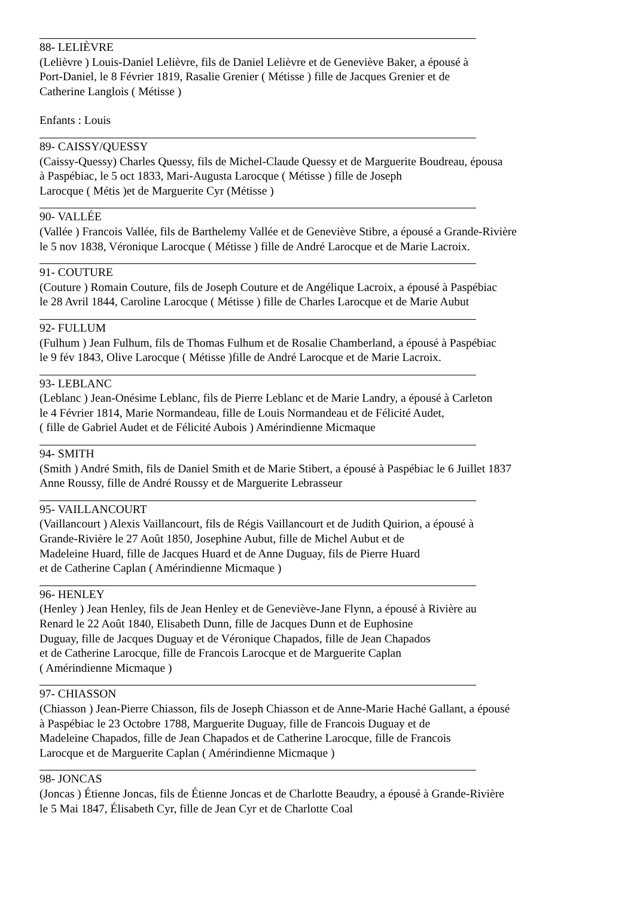88- LELIÈVRE
(Lelièvre ) Louis-Daniel Lelièvre, fils de Daniel Lelièvre et de Geneviève Baker, a épousé à
Port-Daniel, le 8 Février 1819, Rasalie Grenier ( Métisse ) fille de Jacques Grenier et de
Catherine Langlois ( Métisse )
Enfants : Louis
89- CAISSY/QUESSY
(Caissy-Quessy) Charles Quessy, fils de Michel-Claude Quessy et de Marguerite Boudreau, épousa
à Paspébiac, le 5 oct 1833, Mari-Augusta Larocque ( Métisse ) fille de Joseph
Larocque ( Métis )et de Marguerite Cyr (Métisse )
90- VALLÉE
(Vallée ) Francois Vallée, fils de Barthelemy Vallée et de Geneviève Stibre, a épousé a Grande-Rivière
le 5 nov 1838, Véronique Larocque ( Métisse ) fille de André Larocque et de Marie Lacroix.
91- COUTURE
(Couture ) Romain Couture, fils de Joseph Couture et de Angélique Lacroix, a épousé à Paspébiac
le 28 Avril 1844, Caroline Larocque ( Métisse ) fille de Charles Larocque et de Marie Aubut
92- FULLUM
(Fulhum ) Jean Fulhum, fils de Thomas Fulhum et de Rosalie Chamberland, a épousé à Paspébiac
le 9 fév 1843, Olive Larocque ( Métisse )fille de André Larocque et de Marie Lacroix.
93- LEBLANC
(Leblanc ) Jean-Onésime Leblanc, fils de Pierre Leblanc et de Marie Landry, a épousé à Carleton
le 4 Février 1814, Marie Normandeau, fille de Louis Normandeau et de Félicité Audet,
( fille de Gabriel Audet et de Félicité Aubois ) Amérindienne Micmaque
94- SMITH
(Smith ) André Smith, fils de Daniel Smith et de Marie Stibert, a épousé à Paspébiac le 6 Juillet 1837
Anne Roussy, fille de André Roussy et de Marguerite Lebrasseur
95- VAILLANCOURT
(Vaillancourt ) Alexis Vaillancourt, fils de Régis Vaillancourt et de Judith Quirion, a épousé à
Grande-Rivière le 27 Août 1850, Josephine Aubut, fille de Michel Aubut et de
Madeleine Huard, fille de Jacques Huard et de Anne Duguay, fils de Pierre Huard
et de Catherine Caplan ( Amérindienne Micmaque )
96- HENLEY
(Henley ) Jean Henley, fils de Jean Henley et de Geneviève-Jane Flynn, a épousé à Rivière au
Renard le 22 Août 1840, Elisabeth Dunn, fille de Jacques Dunn et de Euphosine
Duguay, fille de Jacques Duguay et de Véronique Chapados, fille de Jean Chapados
et de Catherine Larocque, fille de Francois Larocque et de Marguerite Caplan
( Amérindienne Micmaque )
97- CHIASSON
(Chiasson ) Jean-Pierre Chiasson, fils de Joseph Chiasson et de Anne-Marie Haché Gallant, a épousé
à Paspébiac le 23 Octobre 1788, Marguerite Duguay, fille de Francois Duguay et de
Madeleine Chapados, fille de Jean Chapados et de Catherine Larocque, fille de Francois
Larocque et de Marguerite Caplan ( Amérindienne Micmaque )
98- JONCAS
(Joncas ) Étienne Joncas, fils de Étienne Joncas et de Charlotte Beaudry, a épousé à Grande-Rivière
le 5 Mai 1847, Élisabeth Cyr, fille de Jean Cyr et de Charlotte Coal